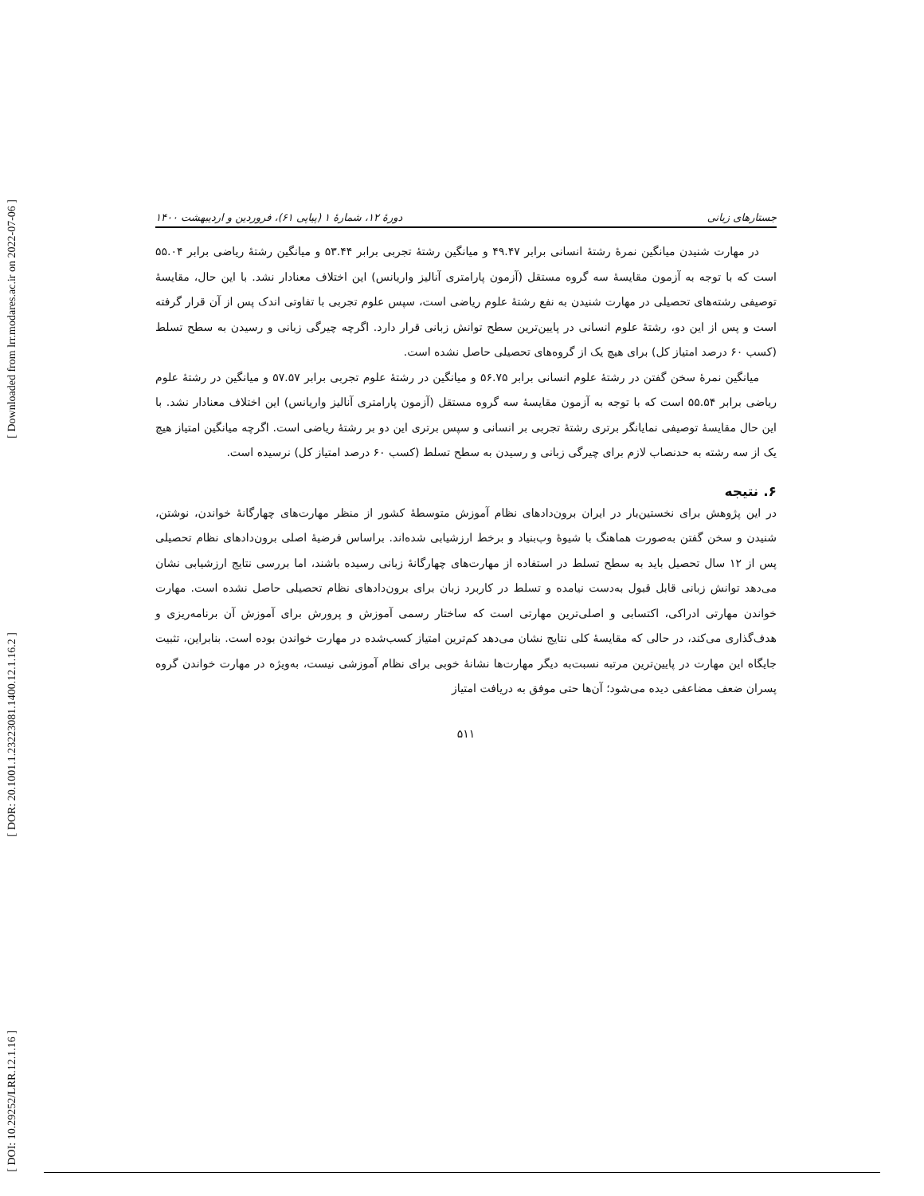[ Downloaded from lrr.modares.ac.ir on 2022-07-06 ]
[ DOR: 20.1001.1.23223081.1400.12.1.16.2 ]
[ DOI: 10.29252/LRR.12.1.16 ]
جستارهای زبانی دورهٔ ۱۲، شمارهٔ ۱ (پیاپی ۶۱)، فروردین و اردیبهشت ۱۴۰۰
در مهارت شنیدن میانگین نمرهٔ رشتهٔ انسانی برابر ۴۹.۴۷ و میانگین رشتهٔ تجربی برابر ۵۳.۴۴ و میانگین رشتهٔ ریاضی برابر ۵۵.۰۴ است که با توجه به آزمون مقایسهٔ سه گروه مستقل (آزمون پارامتری آنالیز واریانس) این اختلاف معنادار نشد. با این حال، مقایسهٔ توصیفی رشته‌های تحصیلی در مهارت شنیدن به نفع رشتهٔ علوم ریاضی است، سپس علوم تجربی با تفاوتی اندک پس از آن قرار گرفته است و پس از این دو، رشتهٔ علوم انسانی در پایین‌ترین سطح توانش زبانی قرار دارد. اگرچه چیرگی زبانی و رسیدن به سطح تسلط (کسب ۶۰ درصد امتیاز کل) برای هیچ یک از گروه‌های تحصیلی حاصل نشده است.
میانگین نمرهٔ سخن گفتن در رشتهٔ علوم انسانی برابر ۵۶.۷۵ و میانگین در رشتهٔ علوم تجربی برابر ۵۷.۵۷ و میانگین در رشتهٔ علوم ریاضی برابر ۵۵.۵۴ است که با توجه به آزمون مقایسهٔ سه گروه مستقل (آزمون پارامتری آنالیز واریانس) این اختلاف معنادار نشد. با این حال مقایسهٔ توصیفی نمایانگر برتری رشتهٔ تجربی بر انسانی و سپس برتری این دو بر رشتهٔ ریاضی است. اگرچه میانگین امتیاز هیچ یک از سه رشته به حدنصاب لازم برای چیرگی زبانی و رسیدن به سطح تسلط (کسب ۶۰ درصد امتیاز کل) نرسیده است.
۶. نتیجه
در این پژوهش برای نخستین‌بار در ایران برون‌دادهای نظام آموزش متوسطهٔ کشور از منظر مهارت‌های چهارگانهٔ خواندن، نوشتن، شنیدن و سخن گفتن به‌صورت هماهنگ با شیوهٔ وب‌بنیاد و برخط ارزشیابی شده‌اند. براساس فرضیهٔ اصلی برون‌دادهای نظام تحصیلی پس از ۱۲ سال تحصیل باید به سطح تسلط در استفاده از مهارت‌های چهارگانهٔ زبانی رسیده باشند، اما بررسی نتایج ارزشیابی نشان می‌دهد توانش زبانی قابل قبول به‌دست نیامده و تسلط در کاربرد زبان برای برون‌دادهای نظام تحصیلی حاصل نشده است. مهارت خواندن مهارتی ادراکی، اکتسابی و اصلی‌ترین مهارتی است که ساختار رسمی آموزش و پرورش برای آموزش آن برنامه‌ریزی و هدف‌گذاری می‌کند، در حالی که مقایسهٔ کلی نتایج نشان می‌دهد کم‌ترین امتیاز کسب‌شده در مهارت خواندن بوده است. بنابراین، تثبیت جایگاه این مهارت در پایین‌ترین مرتبه نسبت‌به دیگر مهارت‌ها نشانهٔ خوبی برای نظام آموزشی نیست، به‌ویژه در مهارت خواندن گروه پسران ضعف مضاعفی دیده می‌شود؛ آن‌ها حتی موفق به دریافت امتیاز
۵۱۱